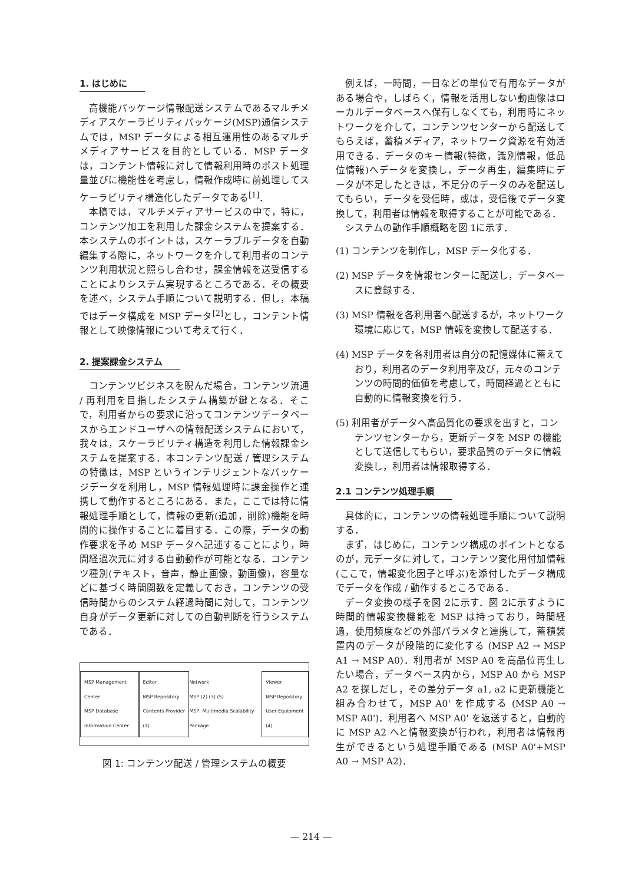1. はじめに
高機能パッケージ情報配送システムであるマルチメディアスケーラビリティパッケージ(MSP)通信システムでは，MSP データによる相互運用性のあるマルチメディアサービスを目的としている．MSP データは，コンテント情報に対して情報利用時のポスト処理量並びに機能性を考慮し，情報作成時に前処理してスケーラビリティ構造化したデータである<sup>[1]</sup>．
本稿では，マルチメディアサービスの中で，特に，コンテンツ加工を利用した課金システムを提案する．本システムのポイントは，スケーラブルデータを自動編集する際に，ネットワークを介して利用者のコンテンツ利用状況と照らし合わせ，課金情報を送受信することによりシステム実現するところである．その概要を述べ，システム手順について説明する．但し，本稿ではデータ構成を MSP データ<sup>[2]</sup>とし，コンテント情報として映像情報について考えて行く．
2. 提案課金システム
コンテンツビジネスを睨んだ場合，コンテンツ流通 / 再利用を目指したシステム構築が鍵となる．そこで，利用者からの要求に沿ってコンテンツデータベースからエンドユーザへの情報配送システムにおいて，我々は，スケーラビリティ構造を利用した情報課金システムを提案する．本コンテンツ配送 / 管理システムの特徴は，MSP というインテリジェントなパッケージデータを利用し，MSP 情報処理時に課金操作と連携して動作するところにある．また，ここでは特に情報処理手順として，情報の更新(追加，削除)機能を時間的に操作することに着目する．この際，データの動作要求を予め MSP データへ記述することにより，時間経過次元に対する自動動作が可能となる．コンテンツ種別(テキスト，音声，静止画像，動画像)，容量などに基づく時間関数を定義しておき，コンテンツの受信時間からのシステム経過時間に対して，コンテンツ自身がデータ更新に対しての自動判断を行うシステムである．
MSP Management Center
MSP Database
Information Center
Editor
MSP Repository
Contents Provider (1)
Network
MSP (2) (3) (5)
MSP: Multimedia Scalability Package
Viewer
MSP Repository
User Equipment (4)
図 1: コンテンツ配送 / 管理システムの概要
例えば，一時間，一日などの単位で有用なデータがある場合や，しばらく，情報を活用しない動画像はローカルデータベースへ保有しなくても，利用時にネットワークを介して，コンテンツセンターから配送してもらえば，蓄積メディア，ネットワーク資源を有効活用できる．データのキー情報(特徴，識別情報，低品位情報)へデータを変換し，データ再生，編集時にデータが不足したときは，不足分のデータのみを配送してもらい，データを受信時，或は，受信後でデータ変換して，利用者は情報を取得することが可能である．
システムの動作手順概略を図 1に示す．
(1) コンテンツを制作し，MSP データ化する．
(2) MSP データを情報センターに配送し，データベースに登録する．
(3) MSP 情報を各利用者へ配送するが，ネットワーク環境に応じて，MSP 情報を変換して配送する．
(4) MSP データを各利用者は自分の記憶媒体に蓄えており，利用者のデータ利用率及び，元々のコンテンツの時間的価値を考慮して，時間経過とともに自動的に情報変換を行う．
(5) 利用者がデータへ高品質化の要求を出すと，コンテンツセンターから，更新データを MSP の機能として送信してもらい，要求品質のデータに情報変換し，利用者は情報取得する．
2.1 コンテンツ処理手順
具体的に，コンテンツの情報処理手順について説明する．
まず，はじめに，コンテンツ構成のポイントとなるのが，元データに対して，コンテンツ変化用付加情報(ここで，情報変化因子と呼ぶ)を添付したデータ構成でデータを作成 / 動作するところである．
データ変換の様子を図 2に示す．図 2に示すように時間的情報変換機能を MSP は持っており，時間経過，使用頻度などの外部パラメタと連携して，蓄積装置内のデータが段階的に変化する (MSP A2 → MSP A1 → MSP A0)．利用者が MSP A0 を高品位再生したい場合，データベース内から，MSP A0 から MSP A2 を探しだし，その差分データ a1, a2 に更新機能と組み合わせて，MSP A0' を作成する (MSP A0 → MSP A0')．利用者へ MSP A0' を返送すると，自動的に MSP A2 へと情報変換が行われ，利用者は情報再生ができるという処理手順である (MSP A0'+MSP A0 → MSP A2)．
— 214 —